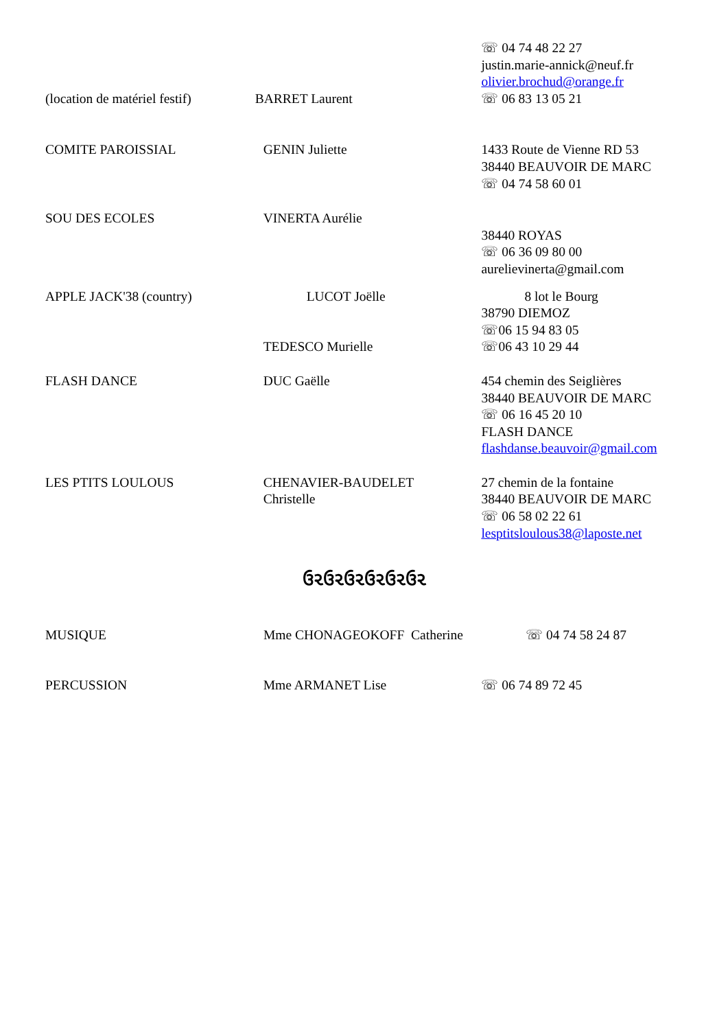☏ 04 74 48 22 27
justin.marie-annick@neuf.fr
olivier.brochud@orange.fr
(location de matériel festif)
BARRET Laurent ☏ 06 83 13 05 21
COMITE PAROISSIAL GENIN Juliette 1433 Route de Vienne RD 53
38440 BEAUVOIR DE MARC
☏ 04 74 58 60 01
SOU DES ECOLES VINERTA Aurélie
38440 ROYAS
☏ 06 36 09 80 00
aurelievinerta@gmail.com
APPLE JACK'38 (country) LUCOT Joëlle
TEDESCO Murielle
8 lot le Bourg
38790 DIEMOZ
☏06 15 94 83 05
☏06 43 10 29 44
FLASH DANCE DUC Gaëlle 454 chemin des Seiglières
38440 BEAUVOIR DE MARC
☏ 06 16 45 20 10
FLASH DANCE
flashdanse.beauvoir@gmail.com
LES PTITS LOULOUS CHENAVIER-BAUDELET
Christelle
27 chemin de la fontaine
38440 BEAUVOIR DE MARC
☏ 06 58 02 22 61
lesptitsloulous38@laposte.net
ઉ૨ઉ૨ઉ૨ઉ૨ઉ૨ઉ૨
MUSIQUE Mme CHONAGEOKOFF Catherine ☏ 04 74 58 24 87
PERCUSSION Mme ARMANET Lise ☏ 06 74 89 72 45